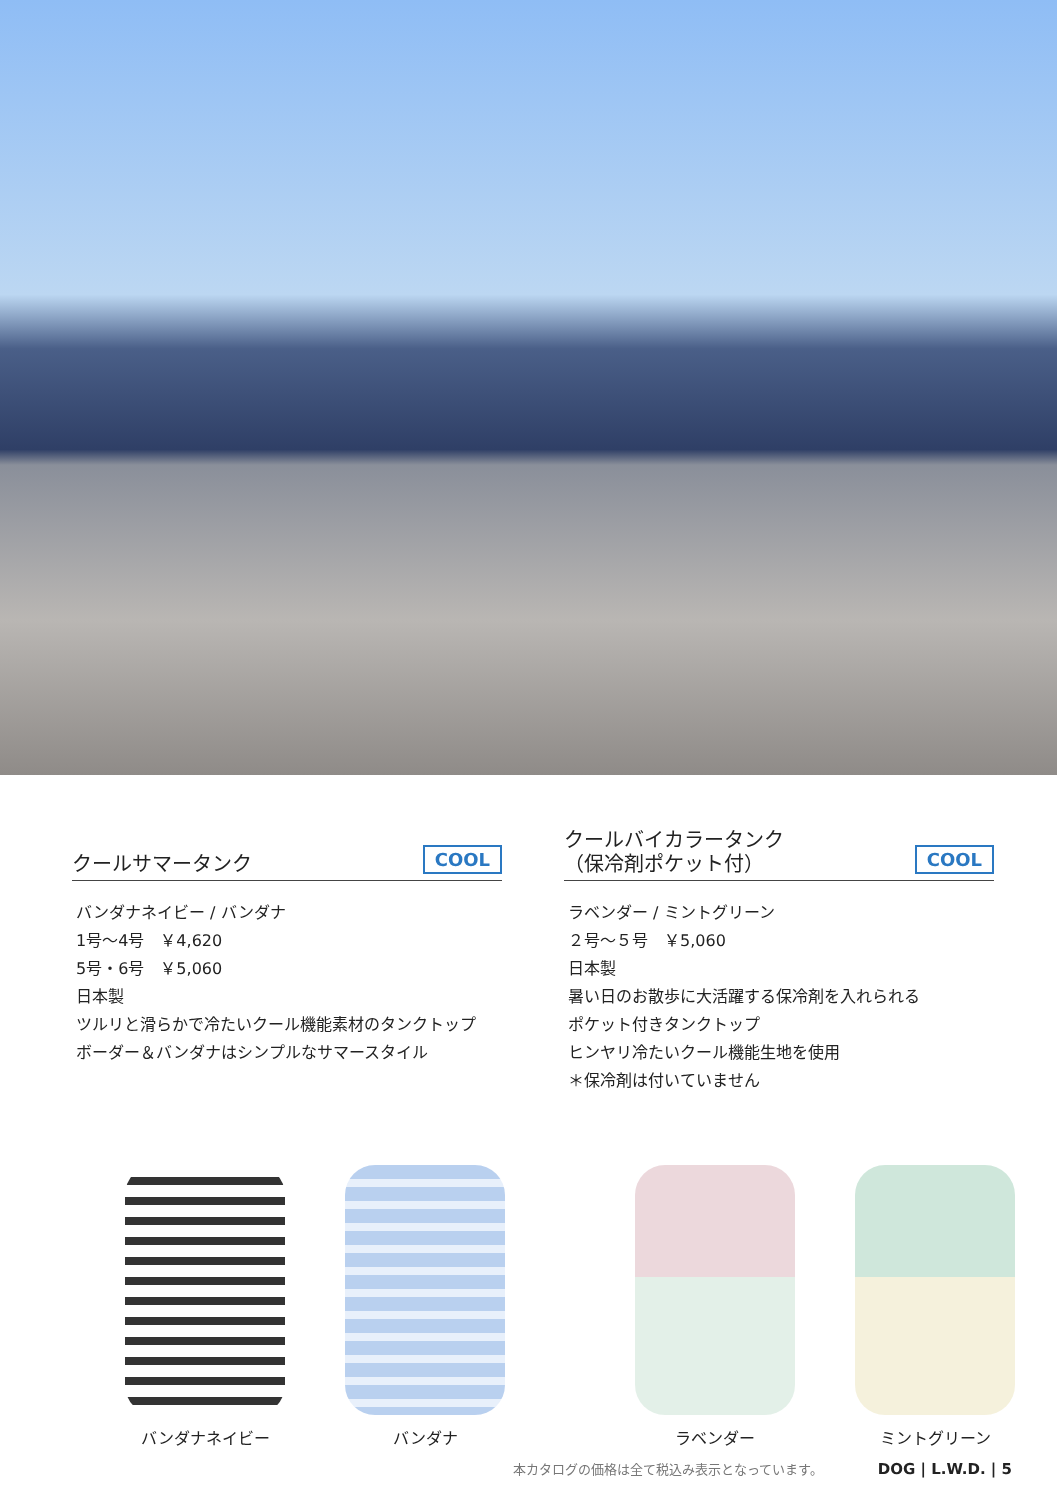クールサマータンク
COOL
バンダナネイビー / バンダナ
1号～4号　￥4,620
5号・6号　￥5,060
日本製
ツルリと滑らかで冷たいクール機能素材のタンクトップ
ボーダー＆バンダナはシンプルなサマースタイル
クールバイカラータンク
（保冷剤ポケット付）
COOL
ラベンダー / ミントグリーン
２号～５号　￥5,060
日本製
暑い日のお散歩に大活躍する保冷剤を入れられる
ポケット付きタンクトップ
ヒンヤリ冷たいクール機能生地を使用
＊保冷剤は付いていません
バンダナネイビー バンダナ ラベンダー ミントグリーン
本カタログの価格は全て税込み表示となっています。 DOG | L.W.D. | 5